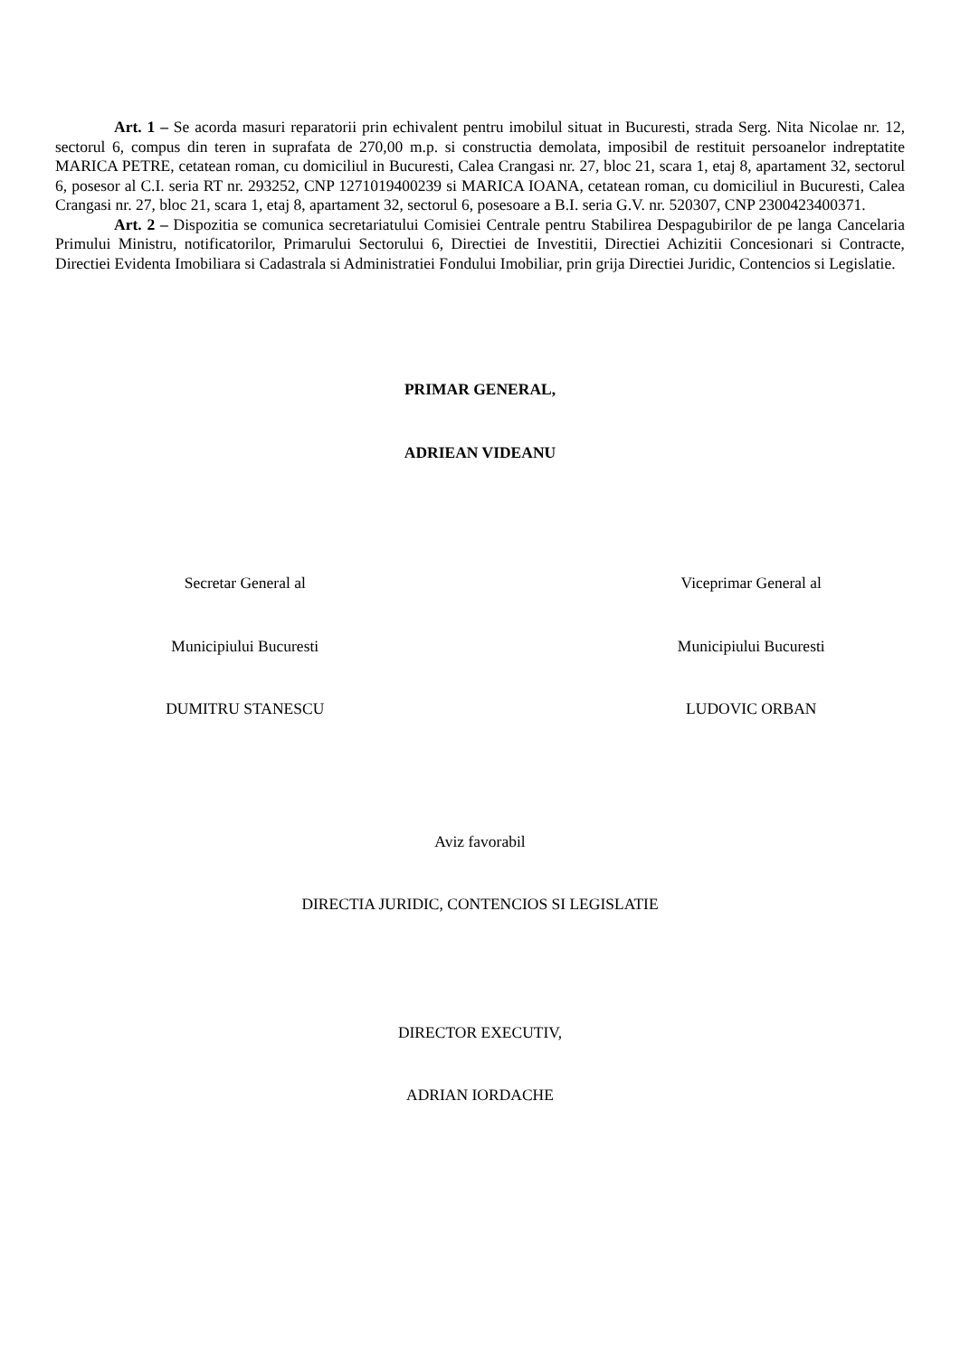Art. 1 – Se acorda masuri reparatorii prin echivalent pentru imobilul situat in Bucuresti, strada Serg. Nita Nicolae nr. 12, sectorul 6, compus din teren in suprafata de 270,00 m.p. si constructia demolata, imposibil de restituit persoanelor indreptatite MARICA PETRE, cetatean roman, cu domiciliul in Bucuresti, Calea Crangasi nr. 27, bloc 21, scara 1, etaj 8, apartament 32, sectorul 6, posesor al C.I. seria RT nr. 293252, CNP 1271019400239 si MARICA IOANA, cetatean roman, cu domiciliul in Bucuresti, Calea Crangasi nr. 27, bloc 21, scara 1, etaj 8, apartament 32, sectorul 6, posesoare a B.I. seria G.V. nr. 520307, CNP 2300423400371.
Art. 2 – Dispozitia se comunica secretariatului Comisiei Centrale pentru Stabilirea Despagubirilor de pe langa Cancelaria Primului Ministru, notificatorilor, Primarului Sectorului 6, Directiei de Investitii, Directiei Achizitii Concesionari si Contracte, Directiei Evidenta Imobiliara si Cadastrala si Administratiei Fondului Imobiliar, prin grija Directiei Juridic, Contencios si Legislatie.
PRIMAR GENERAL,
ADRIEAN VIDEANU
Secretar General al Viceprimar General al
Municipiului Bucuresti Municipiului Bucuresti
DUMITRU STANESCU LUDOVIC ORBAN
Aviz favorabil
DIRECTIA JURIDIC, CONTENCIOS SI LEGISLATIE
DIRECTOR EXECUTIV,
ADRIAN IORDACHE